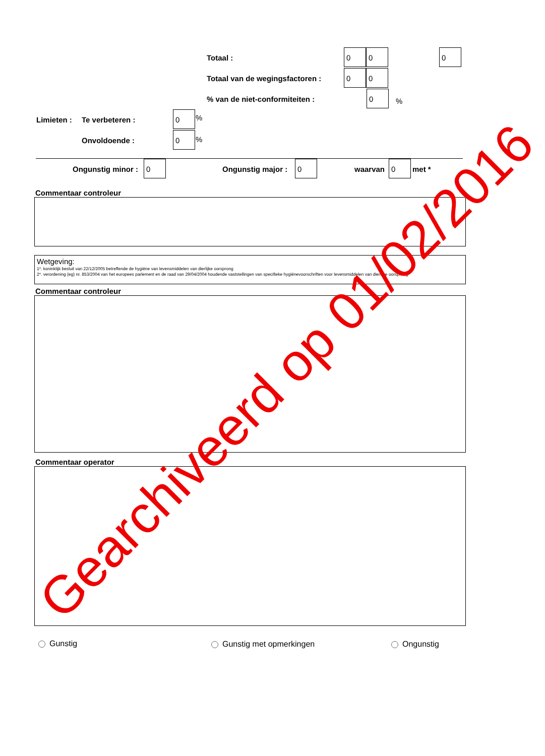Totaal :
0 0 0
Totaal van de wegingsfactoren :
0 0
% van de niet-conformiteiten :
0%
Limieten : Te verbeteren :
0%
Onvoldoende :
0%
Ongunstig minor :
0
Ongunstig major :
0
waarvan
0
met *
Commentaar controleur
Wetgeving:
1*. koninklijk besluit van 22/12/2005 betreffende de hygiëne van levensmiddelen van dierlijke oorsprong
2*. verordening (eg) nr. 853/2004 van het europees parlement en de raad van 29/04/2004 houdende vaststellingen van specifieke hygiënevoorschriften voor levensmiddelen van dierlijke oorsprong
Commentaar controleur
Commentaar operator
Gunstig Gunstig met opmerkingen Ongunstig
Gearchiveerd op 01/02/2016